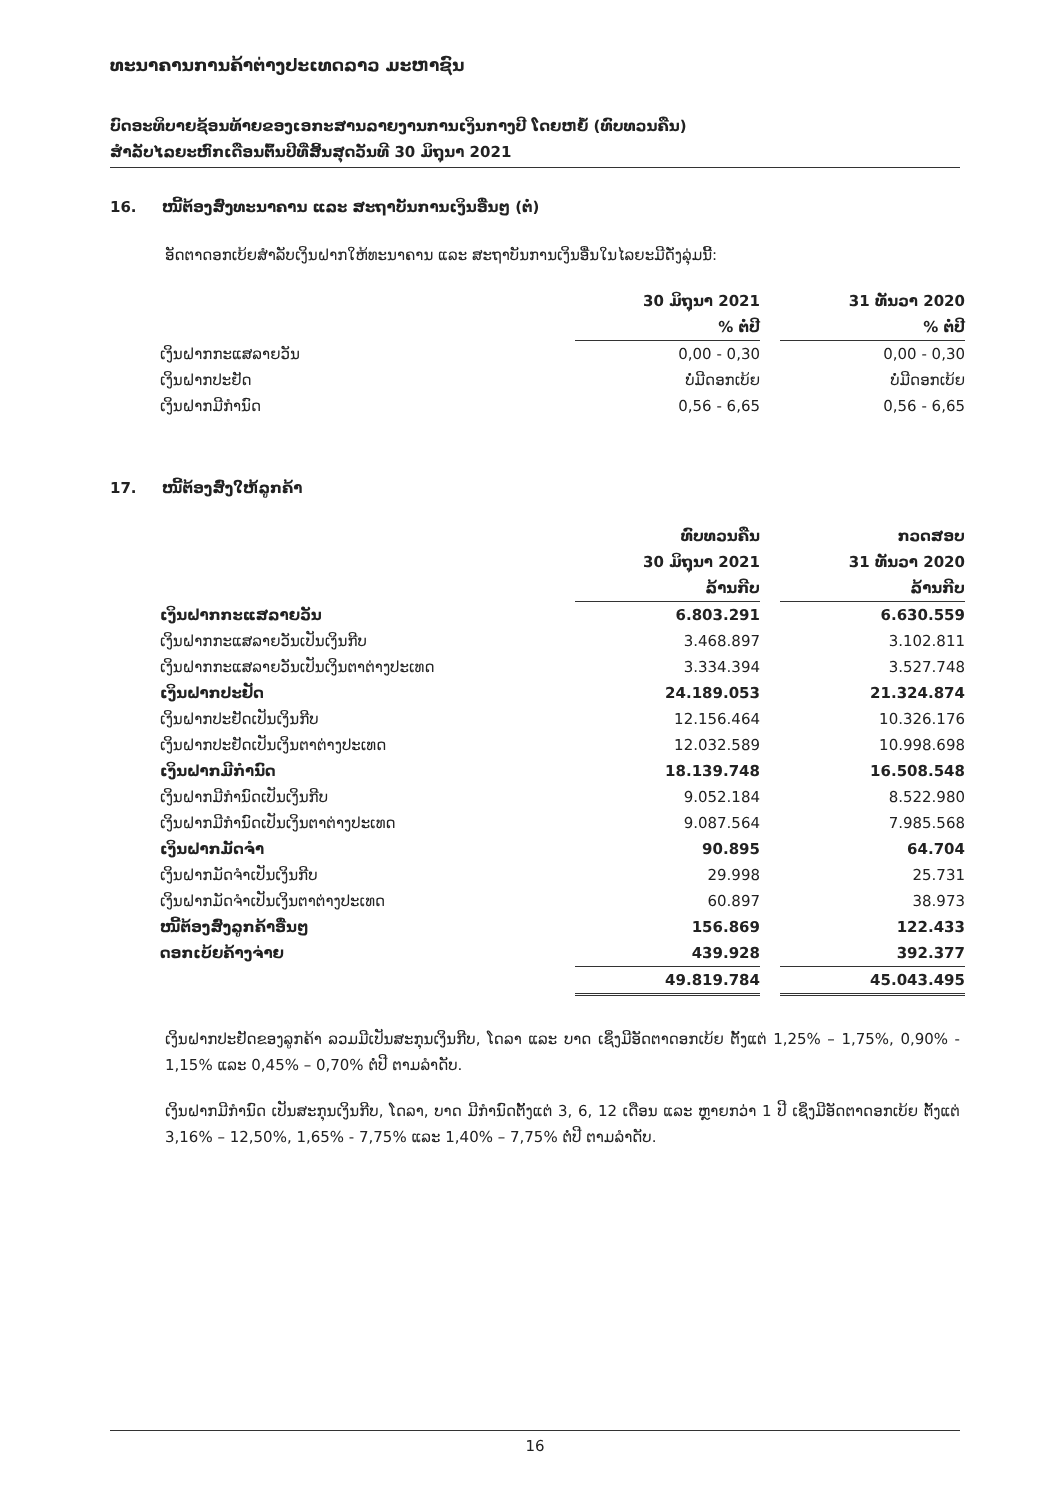ທະນາຄານການຄ້າຕ່າງປະເທດລາວ ມະຫາຊົນ
ບົດອະທິບາຍຊ້ອນທ້າຍຂອງເອກະສານລາຍງານການເງິນກາງປີ ໂດຍຫຍໍ້ (ທົບທວນຄືນ)
ສໍາລັບໄລຍະຫົກເດືອນຕົ້ນປີທີ່ສິ້ນສຸດວັນທີ 30 ມິຖຸນາ 2021
16. ໜີ້ຕ້ອງສົ່ງທະນາຄານ ແລະ ສະຖາບັນການເງິນອື່ນໆ (ຕໍ່)
ອັດຕາດອກເບ້ຍສໍາລັບເງິນຝາກໃຫ້ທະນາຄານ ແລະ ສະຖາບັນການເງິນອື່ນໃນໄລຍະມີດັ່ງລຸ່ມນີ້:
| | 30 ມິຖຸນາ 2021 | | 31 ທັນວາ 2020 |
| --- | --- | --- | --- |
| | % ຕໍ່ປີ | | % ຕໍ່ປີ |
| ເງິນຝາກກະແສລາຍວັນ | 0,00 - 0,30 | | 0,00 - 0,30 |
| ເງິນຝາກປະຢັດ | ບໍ່ມີດອກເບ້ຍ | | ບໍ່ມີດອກເບ້ຍ |
| ເງິນຝາກມີກໍານົດ | 0,56 - 6,65 | | 0,56 - 6,65 |
17. ໜີ້ຕ້ອງສົ່ງໃຫ້ລູກຄ້າ
| | ທົບທວນຄືນ | | ກວດສອບ |
| --- | --- | --- | --- |
| | 30 ມິຖຸນາ 2021 | | 31 ທັນວາ 2020 |
| | ລ້ານກີບ | | ລ້ານກີບ |
| ເງິນຝາກກະແສລາຍວັນ | 6.803.291 | | 6.630.559 |
| ເງິນຝາກກະແສລາຍວັນເປັນເງິນກີບ | 3.468.897 | | 3.102.811 |
| ເງິນຝາກກະແສລາຍວັນເປັນເງິນຕາຕ່າງປະເທດ | 3.334.394 | | 3.527.748 |
| ເງິນຝາກປະຢັດ | 24.189.053 | | 21.324.874 |
| ເງິນຝາກປະຢັດເປັນເງິນກີບ | 12.156.464 | | 10.326.176 |
| ເງິນຝາກປະຢັດເປັນເງິນຕາຕ່າງປະເທດ | 12.032.589 | | 10.998.698 |
| ເງິນຝາກມີກໍານົດ | 18.139.748 | | 16.508.548 |
| ເງິນຝາກມີກໍານົດເປັນເງິນກີບ | 9.052.184 | | 8.522.980 |
| ເງິນຝາກມີກໍານົດເປັນເງິນຕາຕ່າງປະເທດ | 9.087.564 | | 7.985.568 |
| ເງິນຝາກມັດຈໍາ | 90.895 | | 64.704 |
| ເງິນຝາກມັດຈໍາເປັນເງິນກີບ | 29.998 | | 25.731 |
| ເງິນຝາກມັດຈໍາເປັນເງິນຕາຕ່າງປະເທດ | 60.897 | | 38.973 |
| ໜີ້ຕ້ອງສົ່ງລູກຄ້າອື່ນໆ | 156.869 | | 122.433 |
| ດອກເບ້ຍຄ້າງຈ່າຍ | 439.928 | | 392.377 |
| | 49.819.784 | | 45.043.495 |
ເງິນຝາກປະຢັດຂອງລູກຄ້າ ລວມມີເປັນສະກຸນເງິນກີບ, ໂດລາ ແລະ ບາດ ເຊິ່ງມີອັດຕາດອກເບ້ຍ ຕັ້ງແຕ່ 1,25% – 1,75%, 0,90% - 1,15% ແລະ 0,45% – 0,70% ຕໍ່ປີ ຕາມລໍາດັບ.
ເງິນຝາກມີກໍານົດ ເປັນສະກຸນເງິນກີບ, ໂດລາ, ບາດ ມີກໍານົດຕັ້ງແຕ່ 3, 6, 12 ເດືອນ ແລະ ຫຼາຍກວ່າ 1 ປີ ເຊິ່ງມີອັດຕາດອກເບ້ຍ ຕັ້ງແຕ່ 3,16% – 12,50%, 1,65% - 7,75% ແລະ 1,40% – 7,75% ຕໍ່ປີ ຕາມລໍາດັບ.
16